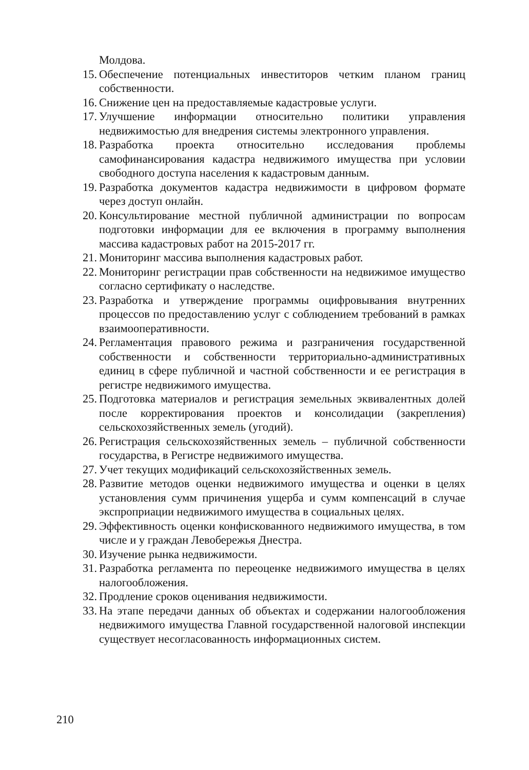Молдова.
15. Обеспечение потенциальных инвеститоров четким планом границ собственности.
16. Снижение цен на предоставляемые кадастровые услуги.
17. Улучшение информации относительно политики управления недвижимостью для внедрения системы электронного управления.
18. Разработка проекта относительно исследования проблемы самофинансирования кадастра недвижимого имущества при условии свободного доступа населения к кадастровым данным.
19. Разработка документов кадастра недвижимости в цифровом формате через доступ онлайн.
20. Консультирование местной публичной администрации по вопросам подготовки информации для ее включения в программу выполнения массива кадастровых работ на 2015-2017 гг.
21. Мониторинг массива выполнения кадастровых работ.
22. Мониторинг регистрации прав собственности на недвижимое имущество согласно сертификату о наследстве.
23. Разработка и утверждение программы оцифровывания внутренних процессов по предоставлению услуг с соблюдением требований в рамках взаимооперативности.
24. Регламентация правового режима и разграничения государственной собственности и собственности территориально-административных единиц в сфере публичной и частной собственности и ее регистрация в регистре недвижимого имущества.
25. Подготовка материалов и регистрация земельных эквивалентных долей после корректирования проектов и консолидации (закрепления) сельскохозяйственных земель (угодий).
26. Регистрация сельскохозяйственных земель – публичной собственности государства, в Регистре недвижимого имущества.
27. Учет текущих модификаций сельскохозяйственных земель.
28. Развитие методов оценки недвижимого имущества и оценки в целях установления сумм причинения ущерба и сумм компенсаций в случае экспроприации недвижимого имущества в социальных целях.
29. Эффективность оценки конфискованного недвижимого имущества, в том числе и у граждан Левобережья Днестра.
30. Изучение рынка недвижимости.
31. Разработка регламента по переоценке недвижимого имущества в целях налогообложения.
32. Продление сроков оценивания недвижимости.
33. На этапе передачи данных об объектах и содержании налогообложения недвижимого имущества Главной государственной налоговой инспекции существует несогласованность информационных систем.
210